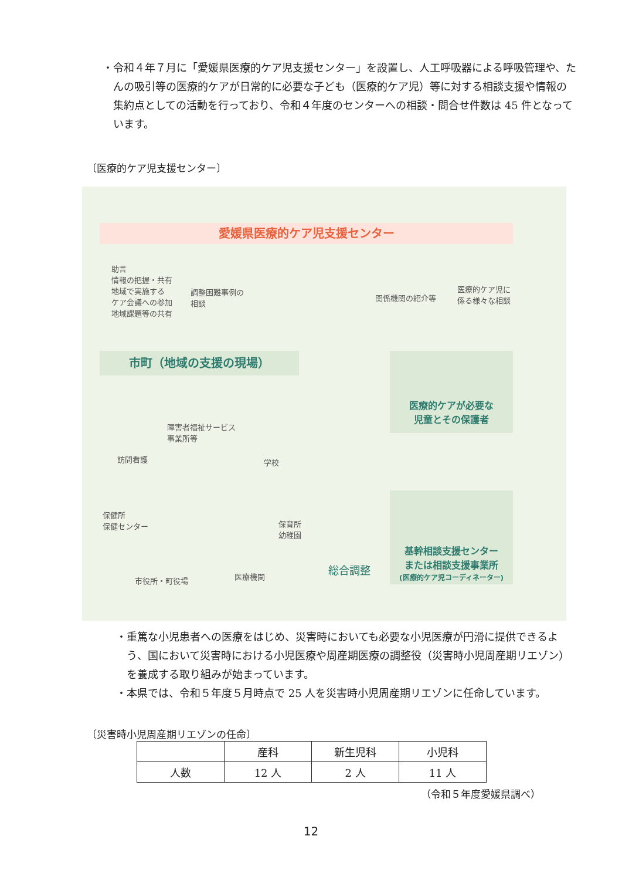・令和４年７月に「愛媛県医療的ケア児支援センター」を設置し、人工呼吸器による呼吸管理や、たんの吸引等の医療的ケアが日常的に必要な子ども（医療的ケア児）等に対する相談支援や情報の集約点としての活動を行っており、令和４年度のセンターへの相談・問合せ件数は 45 件となっています。
〔医療的ケア児支援センター〕
愛媛県医療的ケア児支援センター
助言
情報の把握・共有
地域で実施する
ケア会議への参加
地域課題等の共有
調整困難事例の
相談
関係機関の紹介等
医療的ケア児に
係る様々な相談
市町（地域の支援の現場）
医療的ケアが必要な
児童とその保護者
基幹相談支援センター
または相談支援事業所
(医療的ケア児コーディネーター)
障害者福祉サービス
事業所等
訪問看護 学校
保健所
保健センター
保育所
幼稚園
市役所・町役場 医療機関
総合調整
・重篤な小児患者への医療をはじめ、災害時においても必要な小児医療が円滑に提供できるよう、国において災害時における小児医療や周産期医療の調整役（災害時小児周産期リエゾン）を養成する取り組みが始まっています。
・本県では、令和５年度５月時点で 25 人を災害時小児周産期リエゾンに任命しています。
〔災害時小児周産期リエゾンの任命〕
| | 産科 | 新生児科 | 小児科 |
| 人数 | 12 人 | 2 人 | 11 人 |
（令和５年度愛媛県調べ）
12